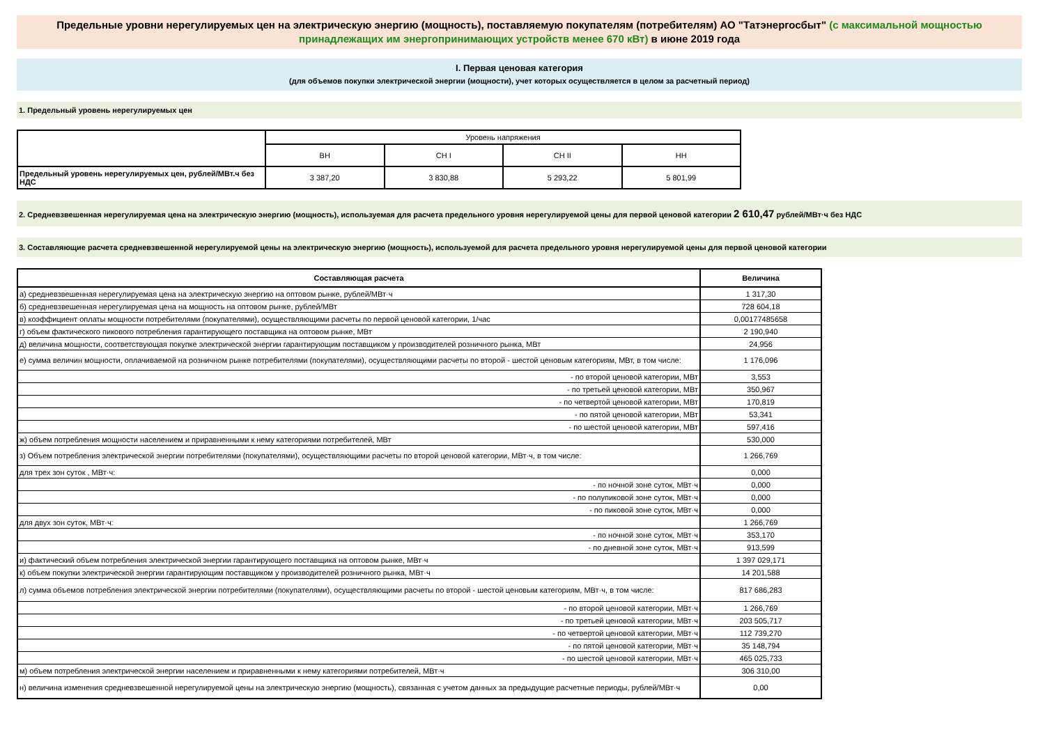Предельные уровни нерегулируемых цен на электрическую энергию (мощность), поставляемую покупателям (потребителям) АО "Татэнергосбыт" (с максимальной мощностью принадлежащих им энергопринимающих устройств менее 670 кВт) в июне 2019 года
I. Первая ценовая категория
(для объемов покупки электрической энергии (мощности), учет которых осуществляется в целом за расчетный период)
1. Предельный уровень нерегулируемых цен
| | Уровень напряжения | | | |
| | ВН | СН I | СН II | НН |
| Предельный уровень нерегулируемых цен, рублей/МВт.ч без НДС | 3 387,20 | 3 830,88 | 5 293,22 | 5 801,99 |
2. Средневзвешенная нерегулируемая цена на электрическую энергию (мощность), используемая для расчета предельного уровня нерегулируемой цены для первой ценовой категории 2 610,47 рублей/МВт·ч без НДС
3. Составляющие расчета средневзвешенной нерегулируемой цены на электрическую энергию (мощность), используемой для расчета предельного уровня нерегулируемой цены для первой ценовой категории
| Составляющая расчета | Величина |
| а) средневзвешенная нерегулируемая цена на электрическую энергию на оптовом рынке, рублей/МВт·ч | 1 317,30 |
| б) средневзвешенная нерегулируемая цена на мощность на оптовом рынке, рублей/МВт | 728 604,18 |
| в) коэффициент оплаты мощности потребителями (покупателями), осуществляющими расчеты по первой ценовой категории, 1/час | 0,00177485658 |
| г) объем фактического пикового потребления гарантирующего поставщика на оптовом рынке, МВт | 2 190,940 |
| д) величина мощности, соответствующая покупке электрической энергии гарантирующим поставщиком у производителей розничного рынка, МВт | 24,956 |
| е) сумма величин мощности, оплачиваемой на розничном рынке потребителями (покупателями), осуществляющими расчеты по второй - шестой ценовым категориям, МВт, в том числе: | 1 176,096 |
| - по второй ценовой категории, МВт | 3,553 |
| - по третьей ценовой категории, МВт | 350,967 |
| - по четвертой ценовой категории, МВт | 170,819 |
| - по пятой ценовой категории, МВт | 53,341 |
| - по шестой ценовой категории, МВт | 597,416 |
| ж) объем потребления мощности населением и приравненными к нему категориями потребителей, МВт | 530,000 |
| з) Объем потребления электрической энергии потребителями (покупателями), осуществляющими расчеты по второй ценовой категории, МВт·ч, в том числе: | 1 266,769 |
| для трех зон суток , МВт·ч: | 0,000 |
| - по ночной зоне суток, МВт·ч | 0,000 |
| - по полупиковой зоне суток, МВт·ч | 0,000 |
| - по пиковой зоне суток, МВт·ч | 0,000 |
| для двух зон суток, МВт·ч: | 1 266,769 |
| - по ночной зоне суток, МВт·ч | 353,170 |
| - по дневной зоне суток, МВт·ч | 913,599 |
| и) фактический объем потребления электрической энергии гарантирующего поставщика на оптовом рынке, МВт·ч | 1 397 029,171 |
| к) объем покупки электрической энергии гарантирующим поставщиком у производителей розничного рынка, МВт·ч | 14 201,588 |
| л) сумма объемов потребления электрической энергии потребителями (покупателями), осуществляющими расчеты по второй - шестой ценовым категориям, МВт·ч, в том числе: | 817 686,283 |
| - по второй ценовой категории, МВт·ч | 1 266,769 |
| - по третьей ценовой категории, МВт·ч | 203 505,717 |
| - по четвертой ценовой категории, МВт·ч | 112 739,270 |
| - по пятой ценовой категории, МВт·ч | 35 148,794 |
| - по шестой ценовой категории, МВт·ч | 465 025,733 |
| м) объем потребления электрической энергии населением и приравненными к нему категориями потребителей, МВт·ч | 306 310,00 |
| н) величина изменения средневзвешенной нерегулируемой цены на электрическую энергию (мощность), связанная с учетом данных за предыдущие расчетные периоды, рублей/МВт·ч | 0,00 |